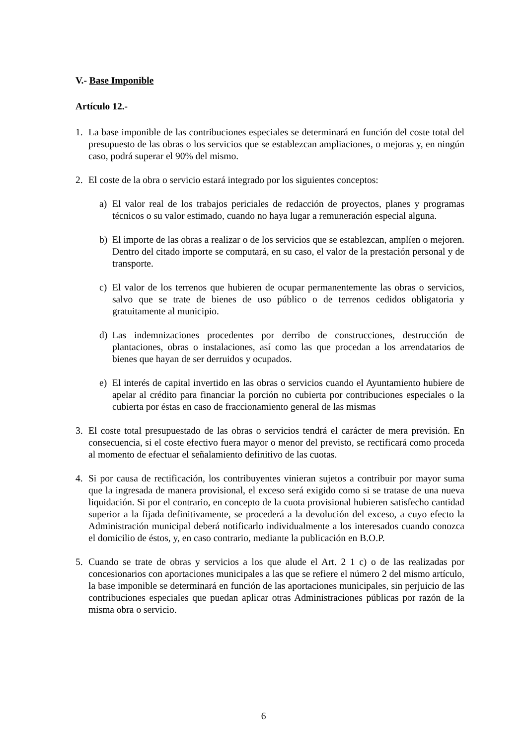V.- Base Imponible
Artículo 12.-
1. La base imponible de las contribuciones especiales se determinará en función del coste total del presupuesto de las obras o los servicios que se establezcan ampliaciones, o mejoras y, en ningún caso, podrá superar el 90% del mismo.
2. El coste de la obra o servicio estará integrado por los siguientes conceptos:
a) El valor real de los trabajos periciales de redacción de proyectos, planes y programas técnicos o su valor estimado, cuando no haya lugar a remuneración especial alguna.
b) El importe de las obras a realizar o de los servicios que se establezcan, amplíen o mejoren. Dentro del citado importe se computará, en su caso, el valor de la prestación personal y de transporte.
c) El valor de los terrenos que hubieren de ocupar permanentemente las obras o servicios, salvo que se trate de bienes de uso público o de terrenos cedidos obligatoria y gratuitamente al municipio.
d) Las indemnizaciones procedentes por derribo de construcciones, destrucción de plantaciones, obras o instalaciones, así como las que procedan a los arrendatarios de bienes que hayan de ser derruidos y ocupados.
e) El interés de capital invertido en las obras o servicios cuando el Ayuntamiento hubiere de apelar al crédito para financiar la porción no cubierta por contribuciones especiales o la cubierta por éstas en caso de fraccionamiento general de las mismas
3. El coste total presupuestado de las obras o servicios tendrá el carácter de mera previsión. En consecuencia, si el coste efectivo fuera mayor o menor del previsto, se rectificará como proceda al momento de efectuar el señalamiento definitivo de las cuotas.
4. Si por causa de rectificación, los contribuyentes vinieran sujetos a contribuir por mayor suma que la ingresada de manera provisional, el exceso será exigido como si se tratase de una nueva liquidación. Si por el contrario, en concepto de la cuota provisional hubieren satisfecho cantidad superior a la fijada definitivamente, se procederá a la devolución del exceso, a cuyo efecto la Administración municipal deberá notificarlo individualmente a los interesados cuando conozca el domicilio de éstos, y, en caso contrario, mediante la publicación en B.O.P.
5. Cuando se trate de obras y servicios a los que alude el Art. 2 1 c) o de las realizadas por concesionarios con aportaciones municipales a las que se refiere el número 2 del mismo artículo, la base imponible se determinará en función de las aportaciones municipales, sin perjuicio de las contribuciones especiales que puedan aplicar otras Administraciones públicas por razón de la misma obra o servicio.
6